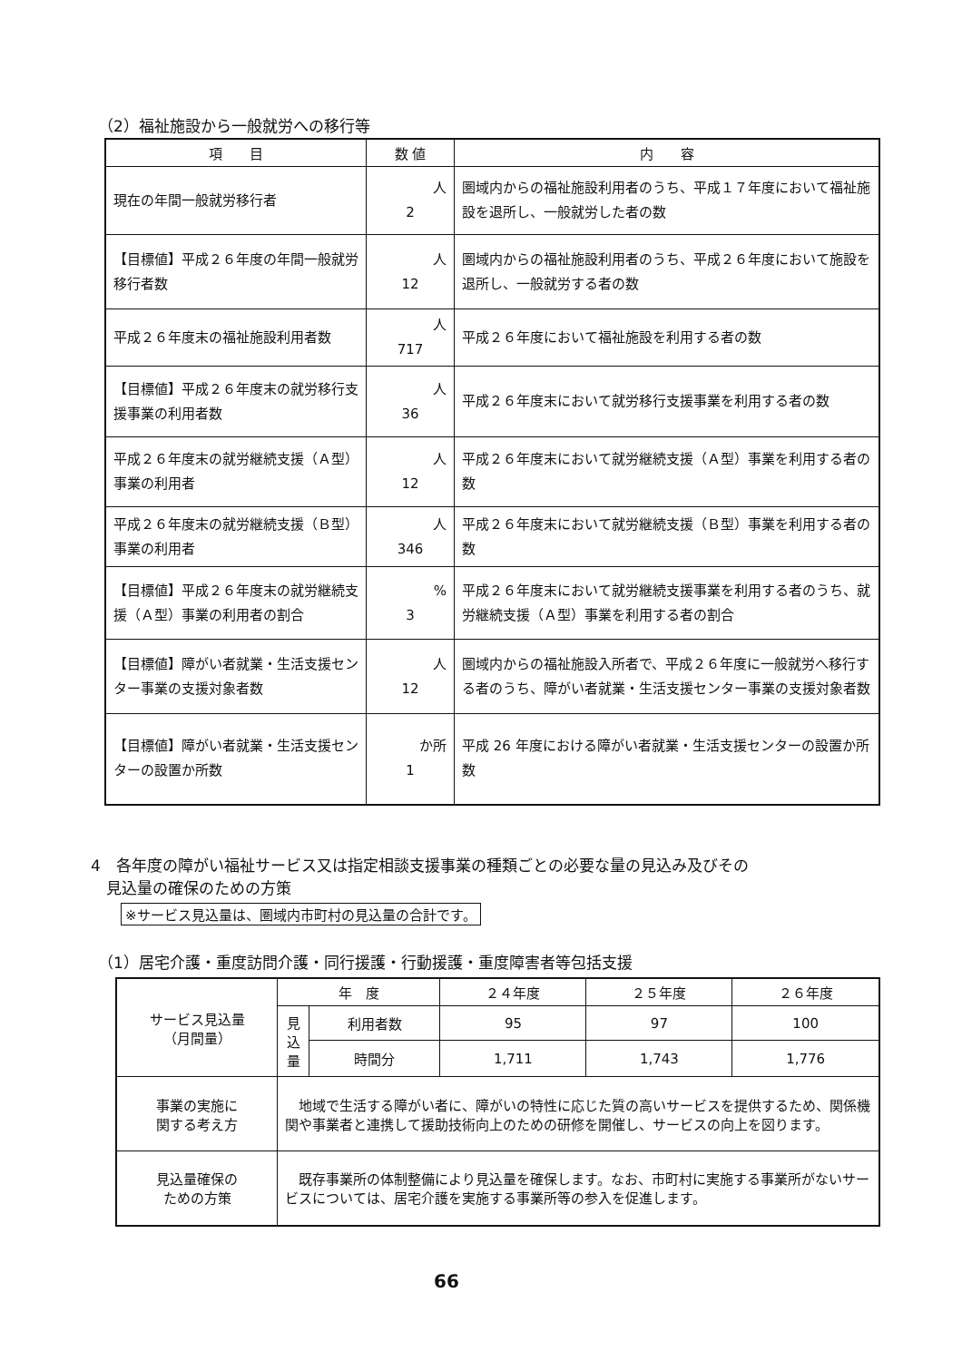（2）福祉施設から一般就労への移行等
| 項 目 | 数 値 | 内 容 |
| --- | --- | --- |
| 現在の年間一般就労移行者 | 人 2 | 圏域内からの福祉施設利用者のうち、平成１７年度において福祉施設を退所し、一般就労した者の数 |
| 【目標値】平成２６年度の年間一般就労移行者数 | 人 12 | 圏域内からの福祉施設利用者のうち、平成２６年度において施設を退所し、一般就労する者の数 |
| 平成２６年度末の福祉施設利用者数 | 人 717 | 平成２６年度において福祉施設を利用する者の数 |
| 【目標値】平成２６年度末の就労移行支援事業の利用者数 | 人 36 | 平成２６年度末において就労移行支援事業を利用する者の数 |
| 平成２６年度末の就労継続支援（Ａ型）事業の利用者 | 人 12 | 平成２６年度末において就労継続支援（Ａ型）事業を利用する者の数 |
| 平成２６年度末の就労継続支援（Ｂ型）事業の利用者 | 人 346 | 平成２６年度末において就労継続支援（Ｂ型）事業を利用する者の数 |
| 【目標値】平成２６年度末の就労継続支援（Ａ型）事業の利用者の割合 | % 3 | 平成２６年度末において就労継続支援事業を利用する者のうち、就労継続支援（Ａ型）事業を利用する者の割合 |
| 【目標値】障がい者就業・生活支援センター事業の支援対象者数 | 人 12 | 圏域内からの福祉施設入所者で、平成２６年度に一般就労へ移行する者のうち、障がい者就業・生活支援センター事業の支援対象者数 |
| 【目標値】障がい者就業・生活支援センターの設置か所数 | か所 1 | 平成 26 年度における障がい者就業・生活支援センターの設置か所数 |
4　各年度の障がい福祉サービス又は指定相談支援事業の種類ごとの必要な量の見込み及びその
　見込量の確保のための方策
※サービス見込量は、圏域内市町村の見込量の合計です。
（1）居宅介護・重度訪問介護・同行援護・行動援護・重度障害者等包括支援
| サービス見込量 （月間量） | 年 度 | | ２４年度 | ２５年度 | ２６年度 |
| | 見 込 量 | 利用者数 | 95 | 97 | 100 |
| | | 時間分 | 1,711 | 1,743 | 1,776 |
| 事業の実施に 関する考え方 | 地域で生活する障がい者に、障がいの特性に応じた質の高いサービスを提供するため、関係機関や事業者と連携して援助技術向上のための研修を開催し、サービスの向上を図ります。 | | | | |
| 見込量確保の ための方策 | 既存事業所の体制整備により見込量を確保します。なお、市町村に実施する事業所がないサービスについては、居宅介護を実施する事業所等の参入を促進します。 | | | | |
66